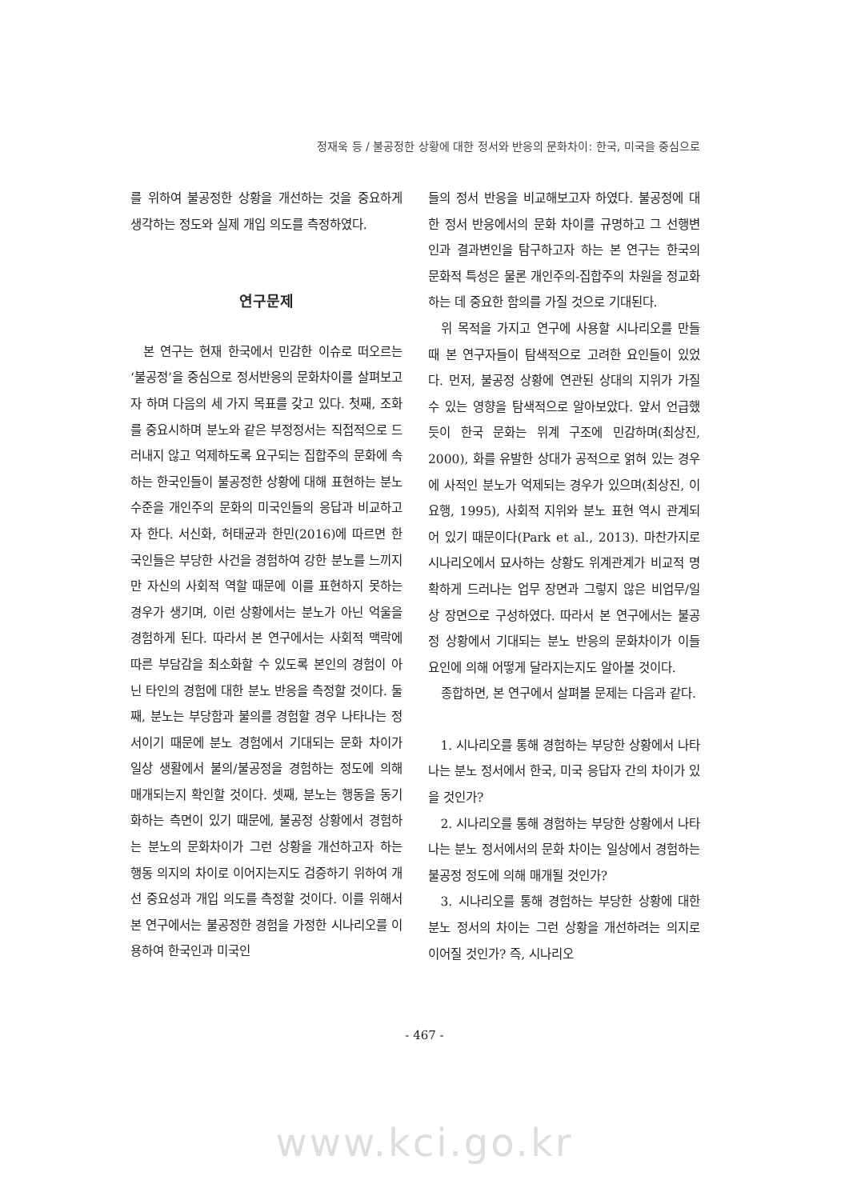정재욱 등 / 불공정한 상황에 대한 정서와 반응의 문화차이: 한국, 미국을 중심으로
를 위하여 불공정한 상황을 개선하는 것을 중요하게 생각하는 정도와 실제 개입 의도를 측정하였다.
연구문제
본 연구는 현재 한국에서 민감한 이슈로 떠오르는 ‘불공정’을 중심으로 정서반응의 문화차이를 살펴보고자 하며 다음의 세 가지 목표를 갖고 있다. 첫째, 조화를 중요시하며 분노와 같은 부정정서는 직접적으로 드러내지 않고 억제하도록 요구되는 집합주의 문화에 속하는 한국인들이 불공정한 상황에 대해 표현하는 분노 수준을 개인주의 문화의 미국인들의 응답과 비교하고자 한다. 서신화, 허태균과 한민(2016)에 따르면 한국인들은 부당한 사건을 경험하여 강한 분노를 느끼지만 자신의 사회적 역할 때문에 이를 표현하지 못하는 경우가 생기며, 이런 상황에서는 분노가 아닌 억울을 경험하게 된다. 따라서 본 연구에서는 사회적 맥락에 따른 부담감을 최소화할 수 있도록 본인의 경험이 아닌 타인의 경험에 대한 분노 반응을 측정할 것이다. 둘째, 분노는 부당함과 불의를 경험할 경우 나타나는 정서이기 때문에 분노 경험에서 기대되는 문화 차이가 일상 생활에서 불의/불공정을 경험하는 정도에 의해 매개되는지 확인할 것이다. 셋째, 분노는 행동을 동기화하는 측면이 있기 때문에, 불공정 상황에서 경험하는 분노의 문화차이가 그런 상황을 개선하고자 하는 행동 의지의 차이로 이어지는지도 검증하기 위하여 개선 중요성과 개입 의도를 측정할 것이다. 이를 위해서 본 연구에서는 불공정한 경험을 가정한 시나리오를 이용하여 한국인과 미국인
들의 정서 반응을 비교해보고자 하였다. 불공정에 대한 정서 반응에서의 문화 차이를 규명하고 그 선행변인과 결과변인을 탐구하고자 하는 본 연구는 한국의 문화적 특성은 물론 개인주의-집합주의 차원을 정교화하는 데 중요한 함의를 가질 것으로 기대된다.
위 목적을 가지고 연구에 사용할 시나리오를 만들 때 본 연구자들이 탐색적으로 고려한 요인들이 있었다. 먼저, 불공정 상황에 연관된 상대의 지위가 가질 수 있는 영향을 탐색적으로 알아보았다. 앞서 언급했듯이 한국 문화는 위계 구조에 민감하며(최상진, 2000), 화를 유발한 상대가 공적으로 얽혀 있는 경우에 사적인 분노가 억제되는 경우가 있으며(최상진, 이요행, 1995), 사회적 지위와 분노 표현 역시 관계되어 있기 때문이다(Park et al., 2013). 마찬가지로 시나리오에서 묘사하는 상황도 위계관계가 비교적 명확하게 드러나는 업무 장면과 그렇지 않은 비업무/일상 장면으로 구성하였다. 따라서 본 연구에서는 불공정 상황에서 기대되는 분노 반응의 문화차이가 이들 요인에 의해 어떻게 달라지는지도 알아볼 것이다.
종합하면, 본 연구에서 살펴볼 문제는 다음과 같다.
1. 시나리오를 통해 경험하는 부당한 상황에서 나타나는 분노 정서에서 한국, 미국 응답자 간의 차이가 있을 것인가?
2. 시나리오를 통해 경험하는 부당한 상황에서 나타나는 분노 정서에서의 문화 차이는 일상에서 경험하는 불공정 정도에 의해 매개될 것인가?
3. 시나리오를 통해 경험하는 부당한 상황에 대한 분노 정서의 차이는 그런 상황을 개선하려는 의지로 이어질 것인가? 즉, 시나리오
- 467 -
www.kci.go.kr